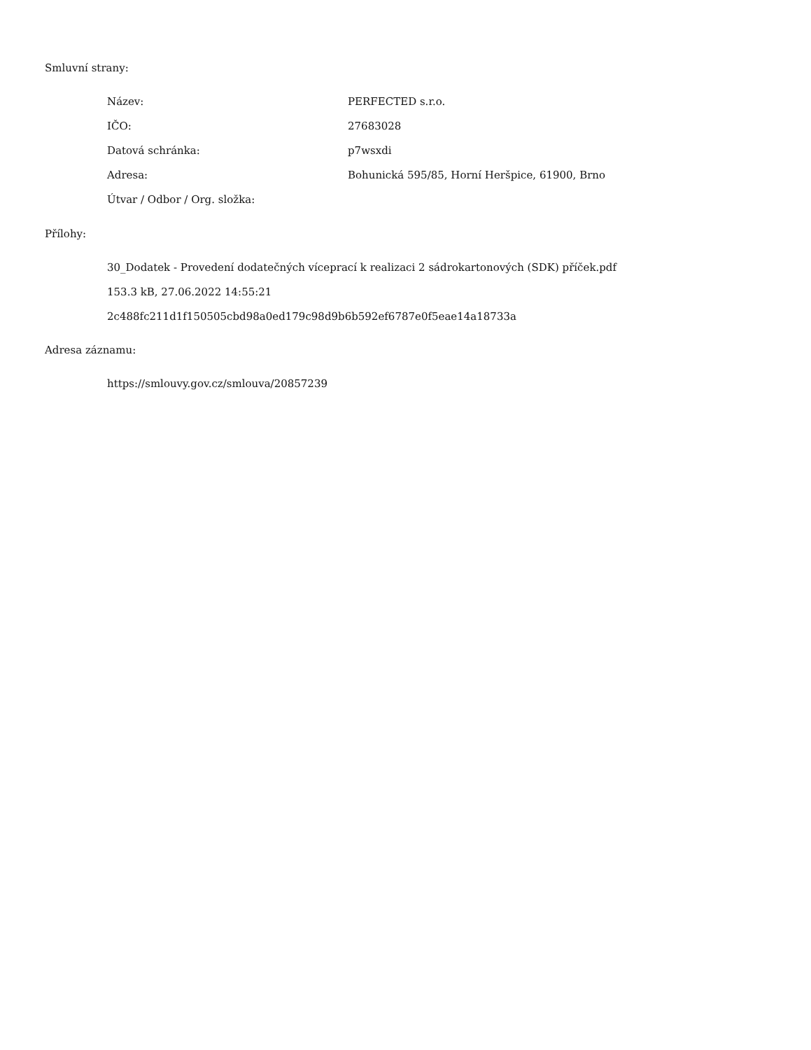Smluvní strany:
| Název: | PERFECTED s.r.o. |
| IČO: | 27683028 |
| Datová schránka: | p7wsxdi |
| Adresa: | Bohunická 595/85, Horní Heršpice, 61900, Brno |
| Útvar / Odbor / Org. složka: | |
Přílohy:
30_Dodatek - Provedení dodatečných víceprací k realizaci 2 sádrokartonových (SDK) příček.pdf
153.3 kB, 27.06.2022 14:55:21
2c488fc211d1f150505cbd98a0ed179c98d9b6b592ef6787e0f5eae14a18733a
Adresa záznamu:
https://smlouvy.gov.cz/smlouva/20857239